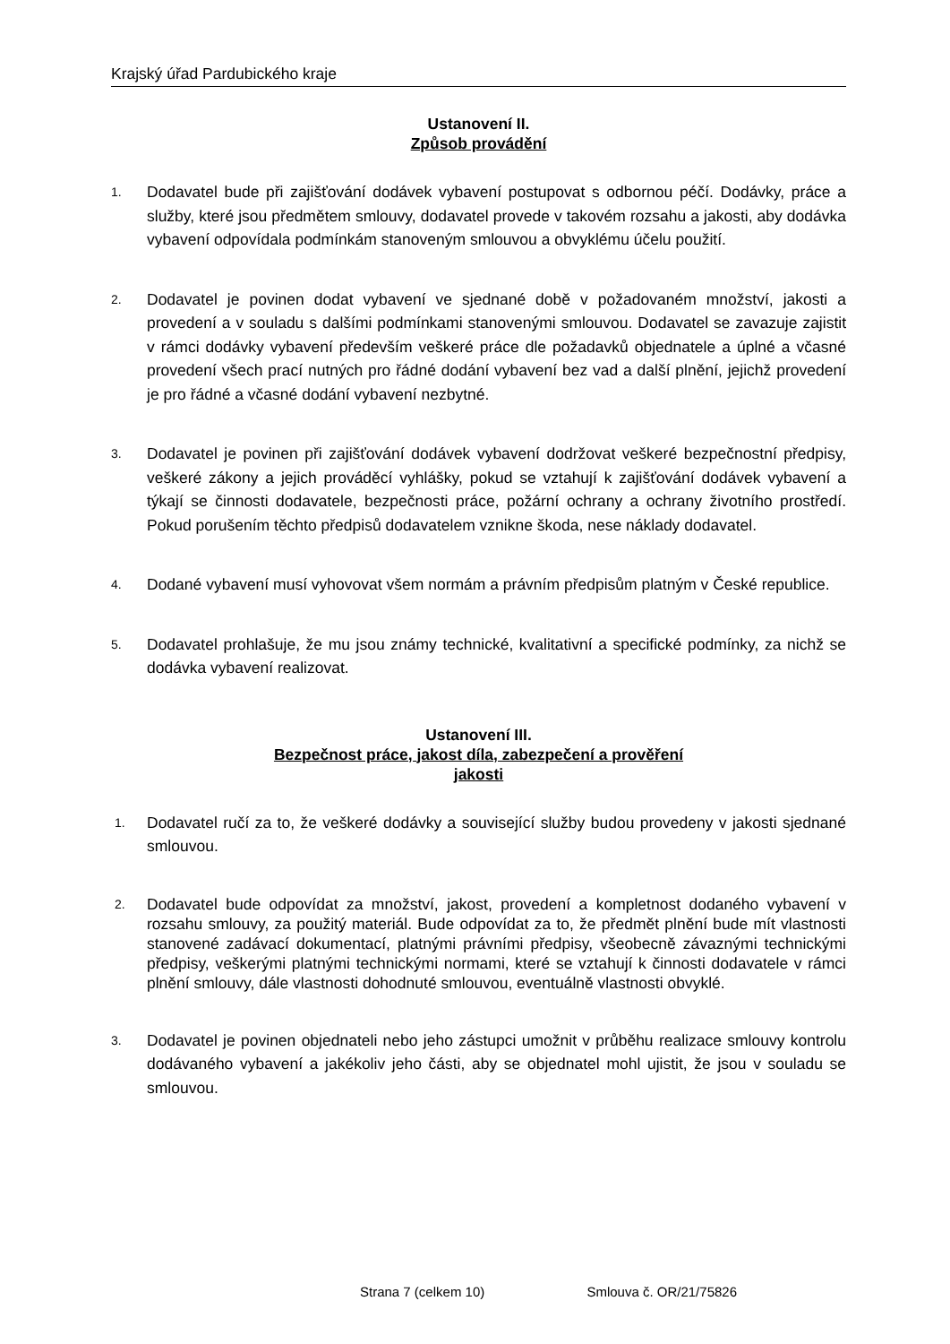Krajský úřad Pardubického kraje
Ustanovení II.
Způsob provádění
1.
Dodavatel bude při zajišťování dodávek vybavení postupovat s odbornou péčí. Dodávky, práce a služby, které jsou předmětem smlouvy, dodavatel provede v takovém rozsahu a jakosti, aby dodávka vybavení odpovídala podmínkám stanoveným smlouvou a obvyklému účelu použití.
2.
Dodavatel je povinen dodat vybavení ve sjednané době v požadovaném množství, jakosti a provedení a v souladu s dalšími podmínkami stanovenými smlouvou. Dodavatel se zavazuje zajistit v rámci dodávky vybavení především veškeré práce dle požadavků objednatele a úplné a včasné provedení všech prací nutných pro řádné dodání vybavení bez vad a další plnění, jejichž provedení je pro řádné a včasné dodání vybavení nezbytné.
3.
Dodavatel je povinen při zajišťování dodávek vybavení dodržovat veškeré bezpečnostní předpisy, veškeré zákony a jejich prováděcí vyhlášky, pokud se vztahují k zajišťování dodávek vybavení a týkají se činnosti dodavatele, bezpečnosti práce, požární ochrany a ochrany životního prostředí. Pokud porušením těchto předpisů dodavatelem vznikne škoda, nese náklady dodavatel.
4.
Dodané vybavení musí vyhovovat všem normám a právním předpisům platným v České republice.
5.
Dodavatel prohlašuje, že mu jsou známy technické, kvalitativní a specifické podmínky, za nichž se dodávka vybavení realizovat.
Ustanovení III.
Bezpečnost práce, jakost díla, zabezpečení a prověření
jakosti
1.
Dodavatel ručí za to, že veškeré dodávky a související služby budou provedeny v jakosti sjednané smlouvou.
2.
Dodavatel bude odpovídat za množství, jakost, provedení a kompletnost dodaného vybavení v rozsahu smlouvy, za použitý materiál. Bude odpovídat za to, že předmět plnění bude mít vlastnosti stanovené zadávací dokumentací, platnými právními předpisy, všeobecně závaznými technickými předpisy, veškerými platnými technickými normami, které se vztahují k činnosti dodavatele v rámci plnění smlouvy, dále vlastnosti dohodnuté smlouvou, eventuálně vlastnosti obvyklé.
3.
Dodavatel je povinen objednateli nebo jeho zástupci umožnit v průběhu realizace smlouvy kontrolu dodávaného vybavení a jakékoliv jeho části, aby se objednatel mohl ujistit, že jsou v souladu se smlouvou.
Strana 7 (celkem 10) Smlouva č. OR/21/75826